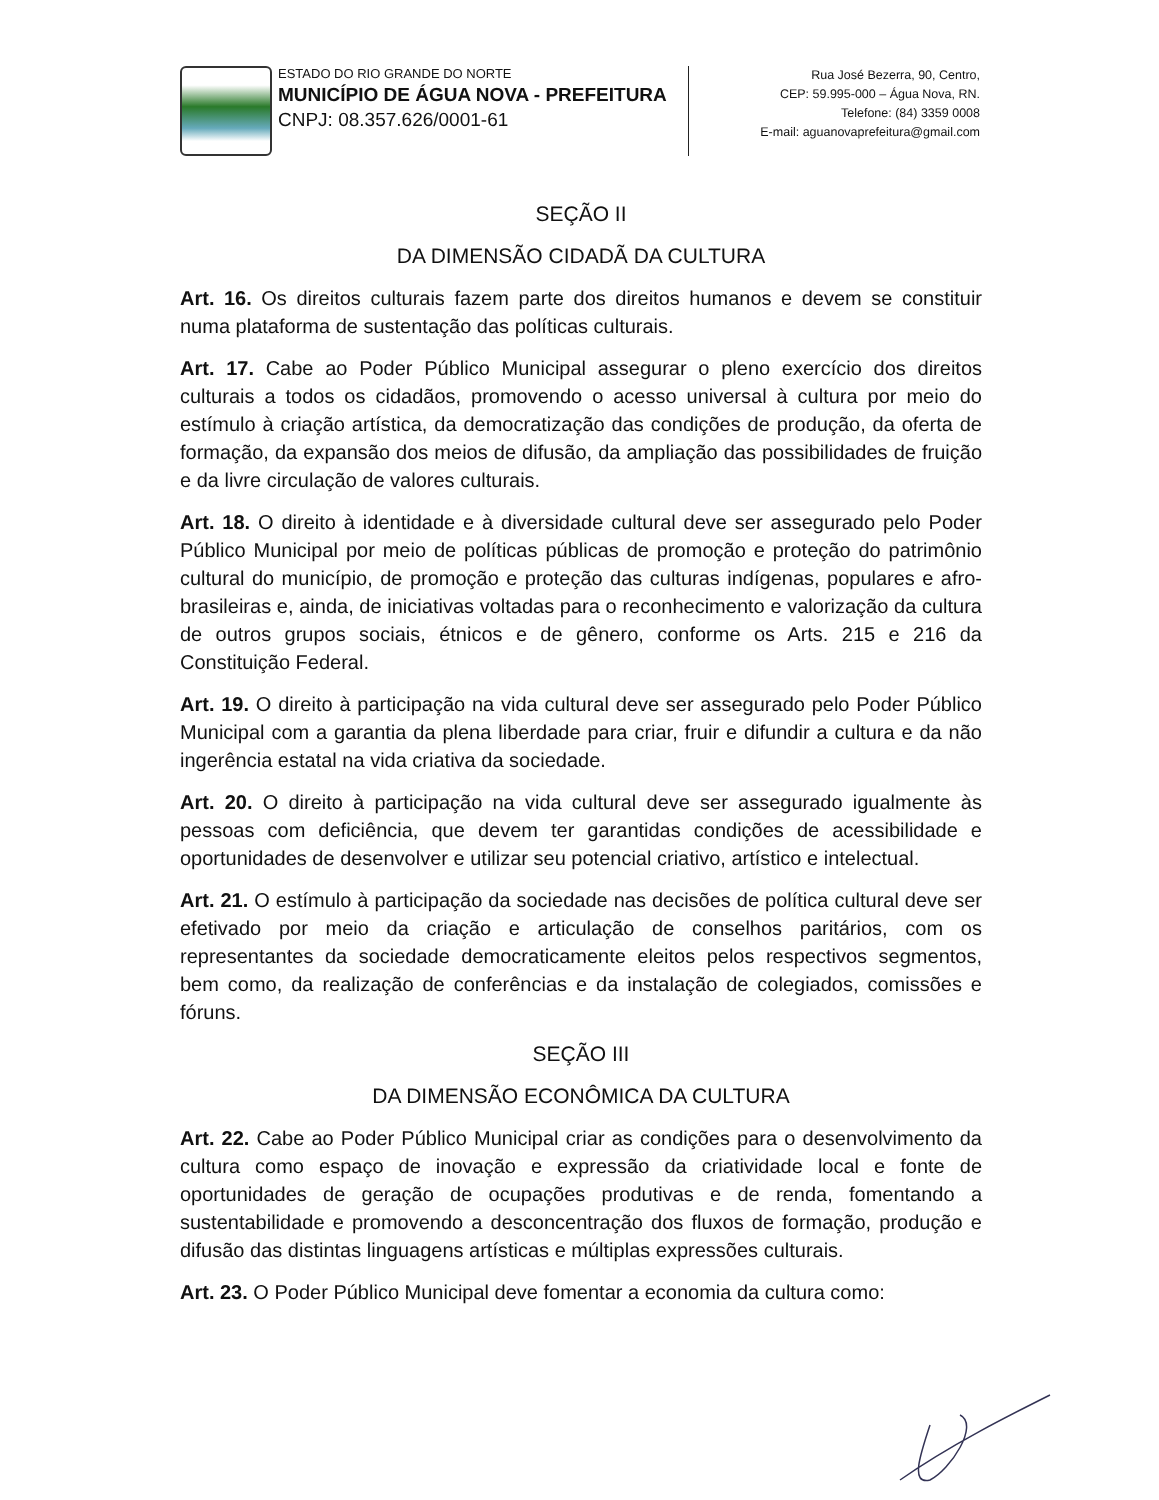ESTADO DO RIO GRANDE DO NORTE
MUNICÍPIO DE ÁGUA NOVA - PREFEITURA
CNPJ: 08.357.626/0001-61
Rua José Bezerra, 90, Centro,
CEP: 59.995-000 – Água Nova, RN.
Telefone: (84) 3359 0008
E-mail: aguanovaprefeitura@gmail.com
SEÇÃO II
DA DIMENSÃO CIDADÃ DA CULTURA
Art. 16. Os direitos culturais fazem parte dos direitos humanos e devem se constituir numa plataforma de sustentação das políticas culturais.
Art. 17. Cabe ao Poder Público Municipal assegurar o pleno exercício dos direitos culturais a todos os cidadãos, promovendo o acesso universal à cultura por meio do estímulo à criação artística, da democratização das condições de produção, da oferta de formação, da expansão dos meios de difusão, da ampliação das possibilidades de fruição e da livre circulação de valores culturais.
Art. 18. O direito à identidade e à diversidade cultural deve ser assegurado pelo Poder Público Municipal por meio de políticas públicas de promoção e proteção do patrimônio cultural do município, de promoção e proteção das culturas indígenas, populares e afro-brasileiras e, ainda, de iniciativas voltadas para o reconhecimento e valorização da cultura de outros grupos sociais, étnicos e de gênero, conforme os Arts. 215 e 216 da Constituição Federal.
Art. 19. O direito à participação na vida cultural deve ser assegurado pelo Poder Público Municipal com a garantia da plena liberdade para criar, fruir e difundir a cultura e da não ingerência estatal na vida criativa da sociedade.
Art. 20. O direito à participação na vida cultural deve ser assegurado igualmente às pessoas com deficiência, que devem ter garantidas condições de acessibilidade e oportunidades de desenvolver e utilizar seu potencial criativo, artístico e intelectual.
Art. 21. O estímulo à participação da sociedade nas decisões de política cultural deve ser efetivado por meio da criação e articulação de conselhos paritários, com os representantes da sociedade democraticamente eleitos pelos respectivos segmentos, bem como, da realização de conferências e da instalação de colegiados, comissões e fóruns.
SEÇÃO III
DA DIMENSÃO ECONÔMICA DA CULTURA
Art. 22. Cabe ao Poder Público Municipal criar as condições para o desenvolvimento da cultura como espaço de inovação e expressão da criatividade local e fonte de oportunidades de geração de ocupações produtivas e de renda, fomentando a sustentabilidade e promovendo a desconcentração dos fluxos de formação, produção e difusão das distintas linguagens artísticas e múltiplas expressões culturais.
Art. 23. O Poder Público Municipal deve fomentar a economia da cultura como: